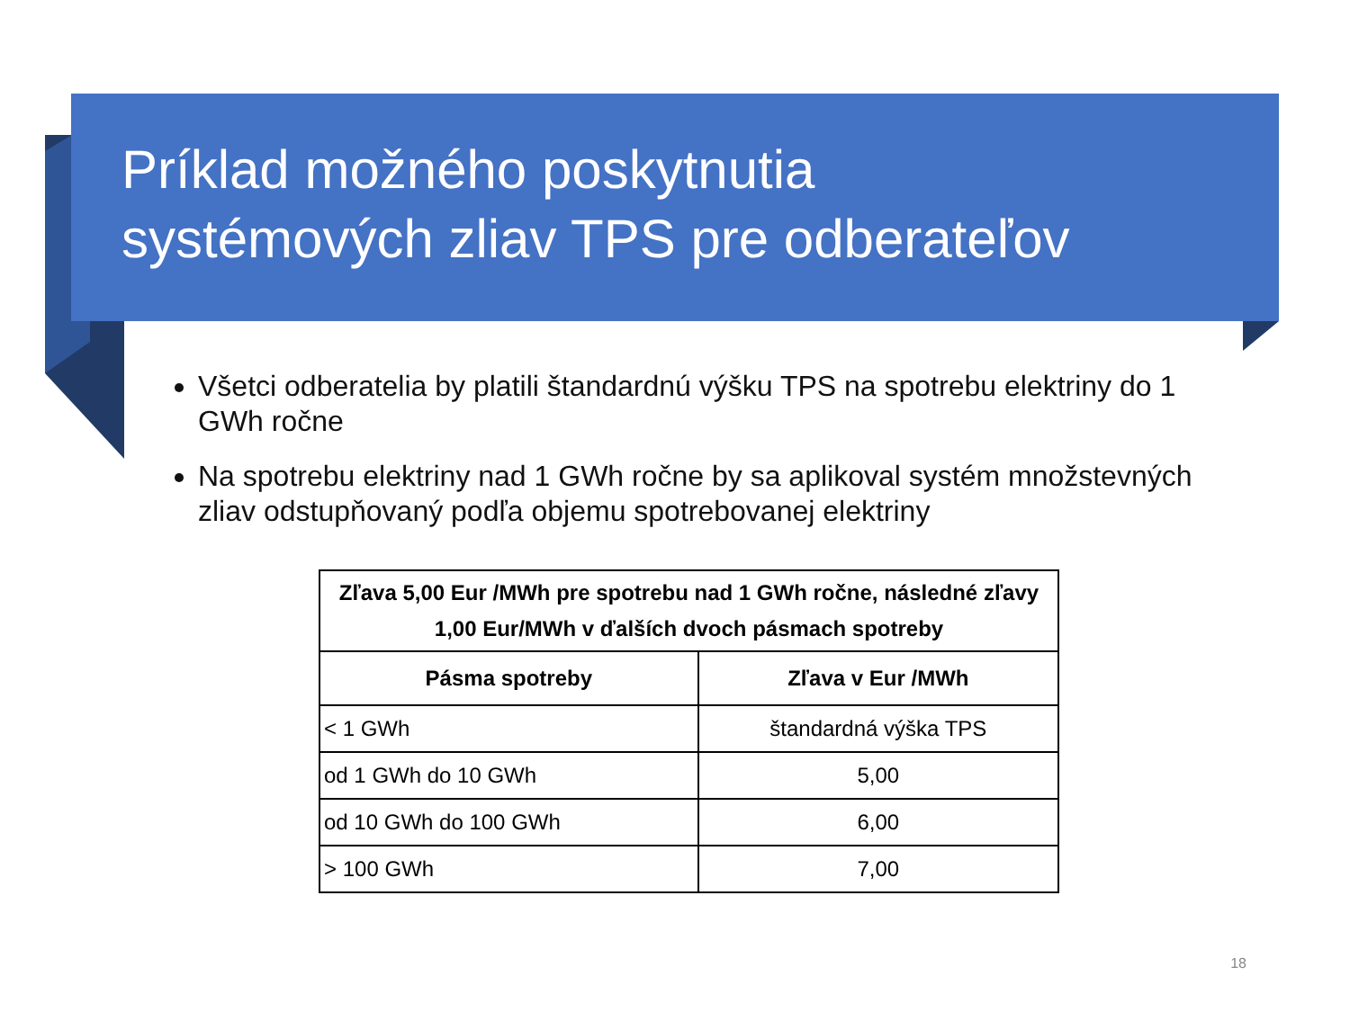Príklad možného poskytnutia
systémových zliav TPS pre odberateľov
Všetci odberatelia by platili štandardnú výšku TPS na spotrebu elektriny do 1 GWh ročne
Na spotrebu elektriny nad 1 GWh ročne by sa aplikoval systém množstevných zliav odstupňovaný podľa objemu spotrebovanej elektriny
| Zľava 5,00 Eur /MWh pre spotrebu nad 1 GWh ročne, následné zľavy 1,00 Eur/MWh v ďalších dvoch pásmach spotreby | |
| --- | --- |
| Pásma spotreby | Zľava v Eur /MWh |
| < 1 GWh | štandardná výška TPS |
| od 1 GWh do 10 GWh | 5,00 |
| od 10 GWh do 100 GWh | 6,00 |
| > 100 GWh | 7,00 |
18